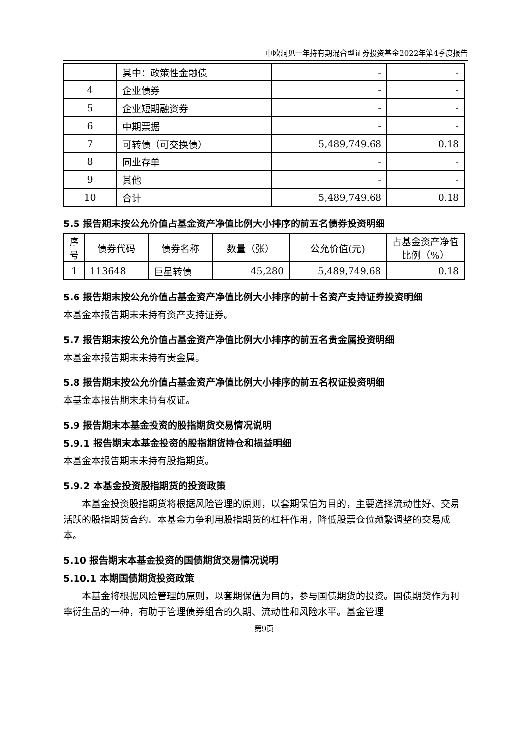中欧洞见一年持有期混合型证券投资基金2022年第4季度报告
| | 其中：政策性金融债 | - | - |
| 4 | 企业债券 | - | - |
| 5 | 企业短期融资券 | - | - |
| 6 | 中期票据 | - | - |
| 7 | 可转债（可交换债） | 5,489,749.68 | 0.18 |
| 8 | 同业存单 | - | - |
| 9 | 其他 | - | - |
| 10 | 合计 | 5,489,749.68 | 0.18 |
5.5 报告期末按公允价值占基金资产净值比例大小排序的前五名债券投资明细
| 序号 | 债券代码 | 债券名称 | 数量（张） | 公允价值(元) | 占基金资产净值比例（%） |
| --- | --- | --- | --- | --- | --- |
| 1 | 113648 | 巨星转债 | 45,280 | 5,489,749.68 | 0.18 |
5.6 报告期末按公允价值占基金资产净值比例大小排序的前十名资产支持证券投资明细
本基金本报告期末未持有资产支持证券。
5.7 报告期末按公允价值占基金资产净值比例大小排序的前五名贵金属投资明细
本基金本报告期末未持有贵金属。
5.8 报告期末按公允价值占基金资产净值比例大小排序的前五名权证投资明细
本基金本报告期末未持有权证。
5.9 报告期末本基金投资的股指期货交易情况说明
5.9.1 报告期末本基金投资的股指期货持仓和损益明细
本基金本报告期末未持有股指期货。
5.9.2 本基金投资股指期货的投资政策
本基金投资股指期货将根据风险管理的原则，以套期保值为目的，主要选择流动性好、交易活跃的股指期货合约。本基金力争利用股指期货的杠杆作用，降低股票仓位频繁调整的交易成本。
5.10 报告期末本基金投资的国债期货交易情况说明
5.10.1 本期国债期货投资政策
本基金将根据风险管理的原则，以套期保值为目的，参与国债期货的投资。国债期货作为利率衍生品的一种，有助于管理债券组合的久期、流动性和风险水平。基金管理
第9页